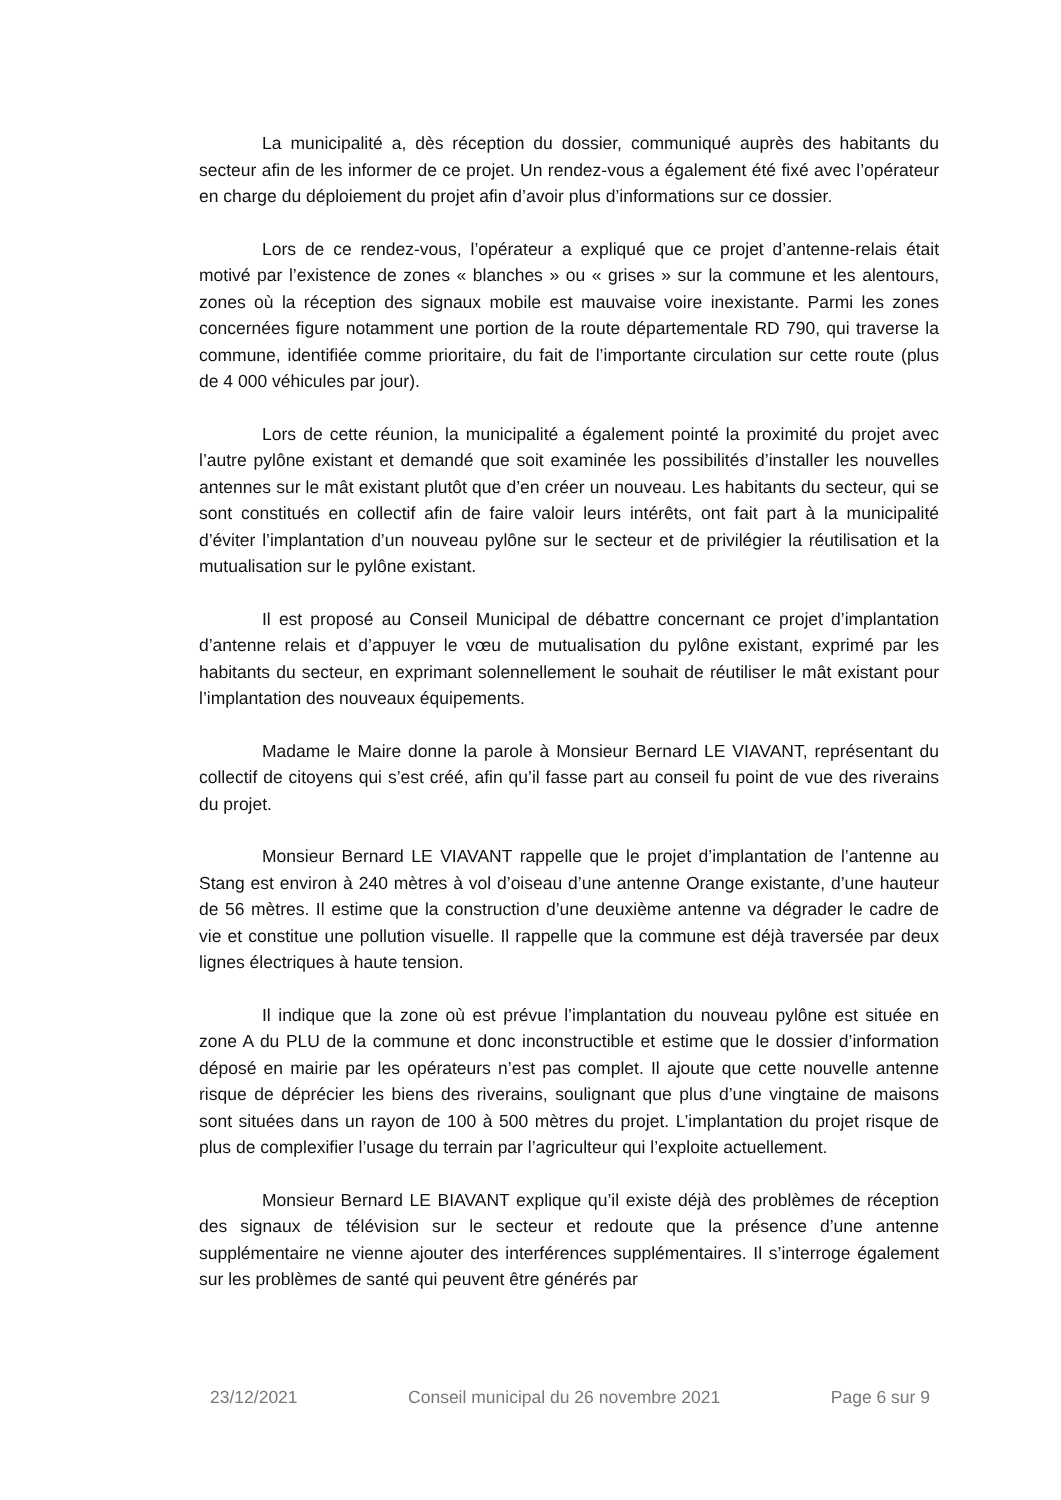La municipalité a, dès réception du dossier, communiqué auprès des habitants du secteur afin de les informer de ce projet. Un rendez-vous a également été fixé avec l’opérateur en charge du déploiement du projet afin d’avoir plus d’informations sur ce dossier.
Lors de ce rendez-vous, l’opérateur a expliqué que ce projet d’antenne-relais était motivé par l’existence de zones « blanches » ou « grises » sur la commune et les alentours, zones où la réception des signaux mobile est mauvaise voire inexistante. Parmi les zones concernées figure notamment une portion de la route départementale RD 790, qui traverse la commune, identifiée comme prioritaire, du fait de l’importante circulation sur cette route (plus de 4 000 véhicules par jour).
Lors de cette réunion, la municipalité a également pointé la proximité du projet avec l’autre pylône existant et demandé que soit examinée les possibilités d’installer les nouvelles antennes sur le mât existant plutôt que d’en créer un nouveau. Les habitants du secteur, qui se sont constitués en collectif afin de faire valoir leurs intérêts, ont fait part à la municipalité d’éviter l’implantation d’un nouveau pylône sur le secteur et de privilégier la réutilisation et la mutualisation sur le pylône existant.
Il est proposé au Conseil Municipal de débattre concernant ce projet d’implantation d’antenne relais et d’appuyer le vœu de mutualisation du pylône existant, exprimé par les habitants du secteur, en exprimant solennellement le souhait de réutiliser le mât existant pour l’implantation des nouveaux équipements.
Madame le Maire donne la parole à Monsieur Bernard LE VIAVANT, représentant du collectif de citoyens qui s’est créé, afin qu’il fasse part au conseil fu point de vue des riverains du projet.
Monsieur Bernard LE VIAVANT rappelle que le projet d’implantation de l’antenne au Stang est environ à 240 mètres à vol d’oiseau d’une antenne Orange existante, d’une hauteur de 56 mètres. Il estime que la construction d’une deuxième antenne va dégrader le cadre de vie et constitue une pollution visuelle. Il rappelle que la commune est déjà traversée par deux lignes électriques à haute tension.
Il indique que la zone où est prévue l’implantation du nouveau pylône est située en zone A du PLU de la commune et donc inconstructible et estime que le dossier d’information déposé en mairie par les opérateurs n’est pas complet. Il ajoute que cette nouvelle antenne risque de déprécier les biens des riverains, soulignant que plus d’une vingtaine de maisons sont situées dans un rayon de 100 à 500 mètres du projet. L’implantation du projet risque de plus de complexifier l’usage du terrain par l’agriculteur qui l’exploite actuellement.
Monsieur Bernard LE BIAVANT explique qu’il existe déjà des problèmes de réception des signaux de télévision sur le secteur et redoute que la présence d’une antenne supplémentaire ne vienne ajouter des interférences supplémentaires. Il s’interroge également sur les problèmes de santé qui peuvent être générés par
23/12/2021 Conseil municipal du 26 novembre 2021 Page 6 sur 9